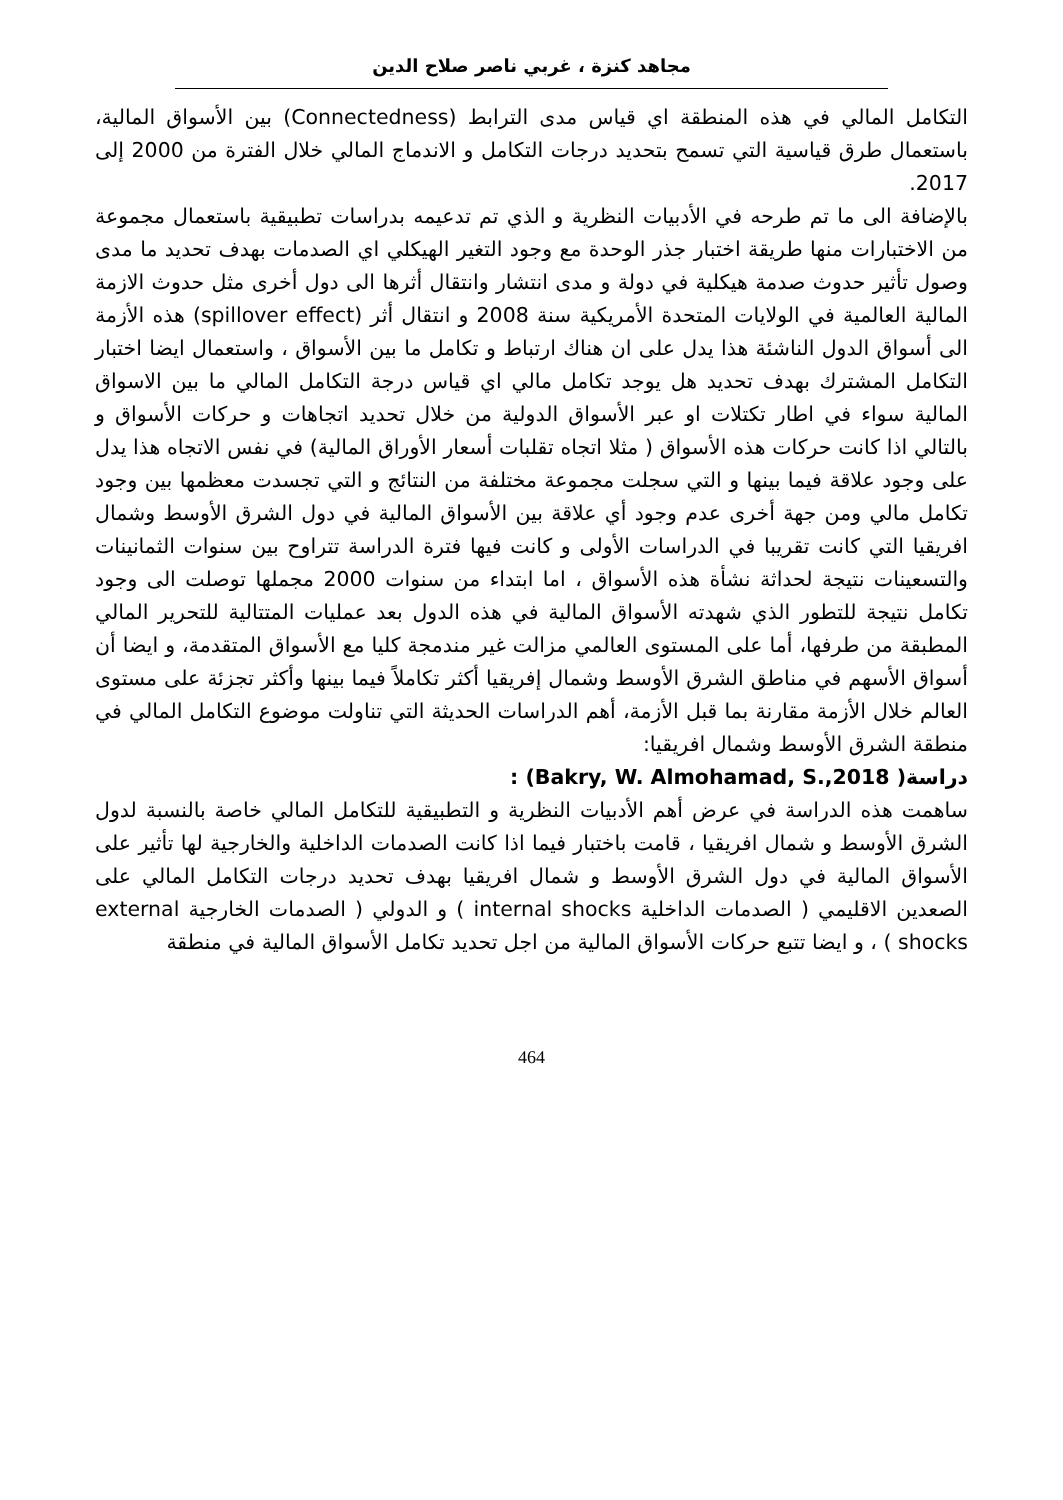مجاهد كنزة ، غربي ناصر صلاح الدين
التكامل المالي في هذه المنطقة اي قياس مدى الترابط (Connectedness) بين الأسواق المالية، باستعمال طرق قياسية التي تسمح بتحديد درجات التكامل و الاندماج المالي خلال الفترة من 2000 إلى 2017.
بالإضافة الى ما تم طرحه في الأدبيات النظرية و الذي تم تدعيمه بدراسات تطبيقية باستعمال مجموعة من الاختبارات منها طريقة اختبار جذر الوحدة مع وجود التغير الهيكلي اي الصدمات بهدف تحديد ما مدى وصول تأثير حدوث صدمة هيكلية في دولة و مدى انتشار وانتقال أثرها الى دول أخرى مثل حدوث الازمة المالية العالمية في الولايات المتحدة الأمريكية سنة 2008 و انتقال أثر (spillover effect) هذه الأزمة الى أسواق الدول الناشئة هذا يدل على ان هناك ارتباط و تكامل ما بين الأسواق ، واستعمال ايضا اختبار التكامل المشترك بهدف تحديد هل يوجد تكامل مالي اي قياس درجة التكامل المالي ما بين الاسواق المالية سواء في اطار تكتلات او عبر الأسواق الدولية من خلال تحديد اتجاهات و حركات الأسواق و بالتالي اذا كانت حركات هذه الأسواق ( مثلا اتجاه تقلبات أسعار الأوراق المالية) في نفس الاتجاه هذا يدل على وجود علاقة فيما بينها و التي سجلت مجموعة مختلفة من النتائج و التي تجسدت معظمها بين وجود تكامل مالي ومن جهة أخرى عدم وجود أي علاقة بين الأسواق المالية في دول الشرق الأوسط وشمال افريقيا التي كانت تقريبا في الدراسات الأولى و كانت فيها فترة الدراسة تتراوح بين سنوات الثمانينات والتسعينات نتيجة لحداثة نشأة هذه الأسواق ، اما ابتداء من سنوات 2000 مجملها توصلت الى وجود تكامل نتيجة للتطور الذي شهدته الأسواق المالية في هذه الدول بعد عمليات المتتالية للتحرير المالي المطبقة من طرفها، أما على المستوى العالمي مزالت غير مندمجة كليا مع الأسواق المتقدمة، و ايضا أن أسواق الأسهم في مناطق الشرق الأوسط وشمال إفريقيا أكثر تكاملاً فيما بينها وأكثر تجزئة على مستوى العالم خلال الأزمة مقارنة بما قبل الأزمة، أهم الدراسات الحديثة التي تناولت موضوع التكامل المالي في منطقة الشرق الأوسط وشمال افريقيا:
دراسة( Bakry, W. Almohamad, S.,2018) :
ساهمت هذه الدراسة في عرض أهم الأدبيات النظرية و التطبيقية للتكامل المالي خاصة بالنسبة لدول الشرق الأوسط و شمال افريقيا ، قامت باختبار فيما اذا كانت الصدمات الداخلية والخارجية لها تأثير على الأسواق المالية في دول الشرق الأوسط و شمال افريقيا بهدف تحديد درجات التكامل المالي على الصعدين الاقليمي ( الصدمات الداخلية internal shocks ) و الدولي ( الصدمات الخارجية external shocks ) ، و ايضا تتبع حركات الأسواق المالية من اجل تحديد تكامل الأسواق المالية في منطقة
464